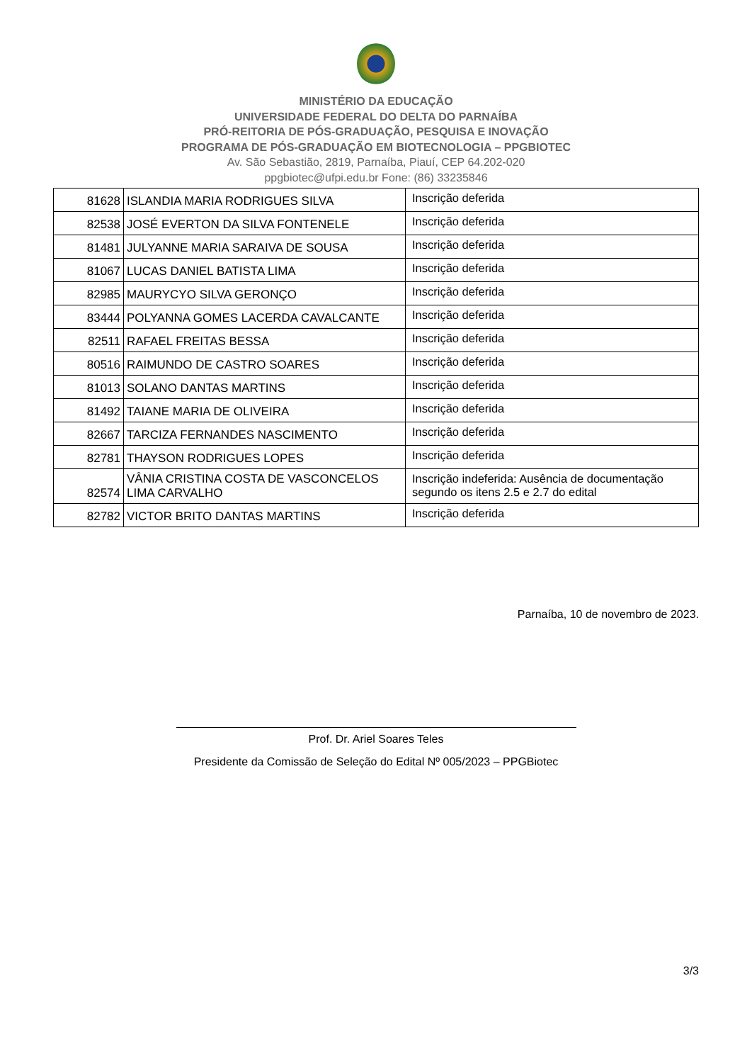MINISTÉRIO DA EDUCAÇÃO
UNIVERSIDADE FEDERAL DO DELTA DO PARNAÍBA
PRÓ-REITORIA DE PÓS-GRADUAÇÃO, PESQUISA E INOVAÇÃO
PROGRAMA DE PÓS-GRADUAÇÃO EM BIOTECNOLOGIA – PPGBIOTEC
Av. São Sebastião, 2819, Parnaíba, Piauí, CEP 64.202-020
ppgbiotec@ufpi.edu.br Fone: (86) 33235846
| 81628 | ISLANDIA MARIA RODRIGUES SILVA | Inscrição deferida |
| 82538 | JOSÉ EVERTON DA SILVA FONTENELE | Inscrição deferida |
| 81481 | JULYANNE MARIA SARAIVA DE SOUSA | Inscrição deferida |
| 81067 | LUCAS DANIEL BATISTA LIMA | Inscrição deferida |
| 82985 | MAURYCYO SILVA GERONÇO | Inscrição deferida |
| 83444 | POLYANNA GOMES LACERDA CAVALCANTE | Inscrição deferida |
| 82511 | RAFAEL FREITAS BESSA | Inscrição deferida |
| 80516 | RAIMUNDO DE CASTRO SOARES | Inscrição deferida |
| 81013 | SOLANO DANTAS MARTINS | Inscrição deferida |
| 81492 | TAIANE MARIA DE OLIVEIRA | Inscrição deferida |
| 82667 | TARCIZA FERNANDES NASCIMENTO | Inscrição deferida |
| 82781 | THAYSON RODRIGUES LOPES | Inscrição deferida |
| 82574 | VÂNIA CRISTINA COSTA DE VASCONCELOS LIMA CARVALHO | Inscrição indeferida: Ausência de documentação segundo os itens 2.5 e 2.7 do edital |
| 82782 | VICTOR BRITO DANTAS MARTINS | Inscrição deferida |
Parnaíba, 10 de novembro de 2023.
Prof. Dr. Ariel Soares Teles
Presidente da Comissão de Seleção do Edital Nº 005/2023 – PPGBiotec
3/3